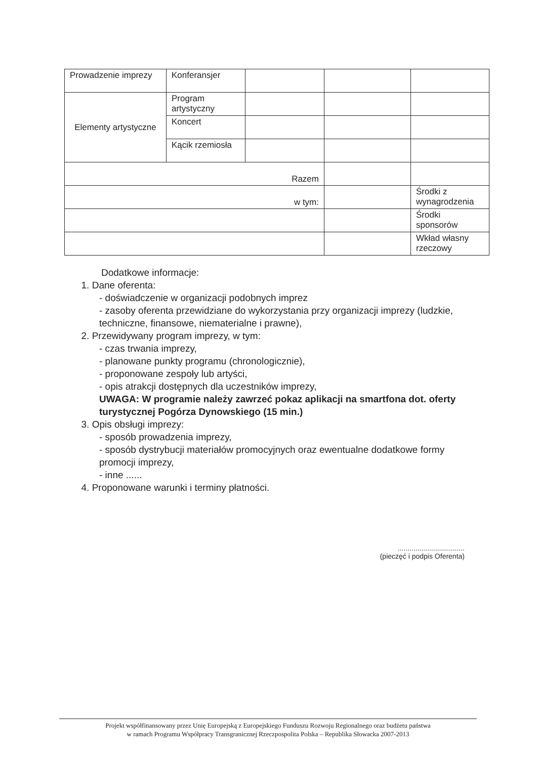| Prowadzenie imprezy | Konferansjer | | | |
| Elementy artystyczne | Program artystyczny | | | |
| | Koncert | | | |
| | Kącik rzemiosła | | | |
| Razem | | | | |
| w tym: | | | | Środki z wynagrodzenia |
| | | | | Środki sponsorów |
| | | | | Wkład własny rzeczowy |
Dodatkowe informacje:
1. Dane oferenta:
- doświadczenie w organizacji podobnych imprez
- zasoby oferenta przewidziane do wykorzystania przy organizacji imprezy (ludzkie, techniczne, finansowe, niematerialne i prawne),
2. Przewidywany program imprezy, w tym:
- czas trwania imprezy,
- planowane punkty programu (chronologicznie),
- proponowane zespoły lub artyści,
- opis atrakcji dostępnych dla uczestników imprezy,
UWAGA: W programie należy zawrzeć pokaz aplikacji na smartfona dot. oferty turystycznej Pogórza Dynowskiego (15 min.)
3. Opis obsługi imprezy:
- sposób prowadzenia imprezy,
- sposób dystrybucji materiałów promocyjnych oraz ewentualne dodatkowe formy promocji imprezy,
- inne ......
4. Proponowane warunki i terminy płatności.
..................................
(pieczęć i podpis Oferenta)
Projekt współfinansowany przez Unię Europejską z Europejskiego Funduszu Rozwoju Regionalnego oraz budżetu państwa
w ramach Programu Współpracy Transgranicznej Rzeczpospolita Polska – Republika Słowacka 2007-2013